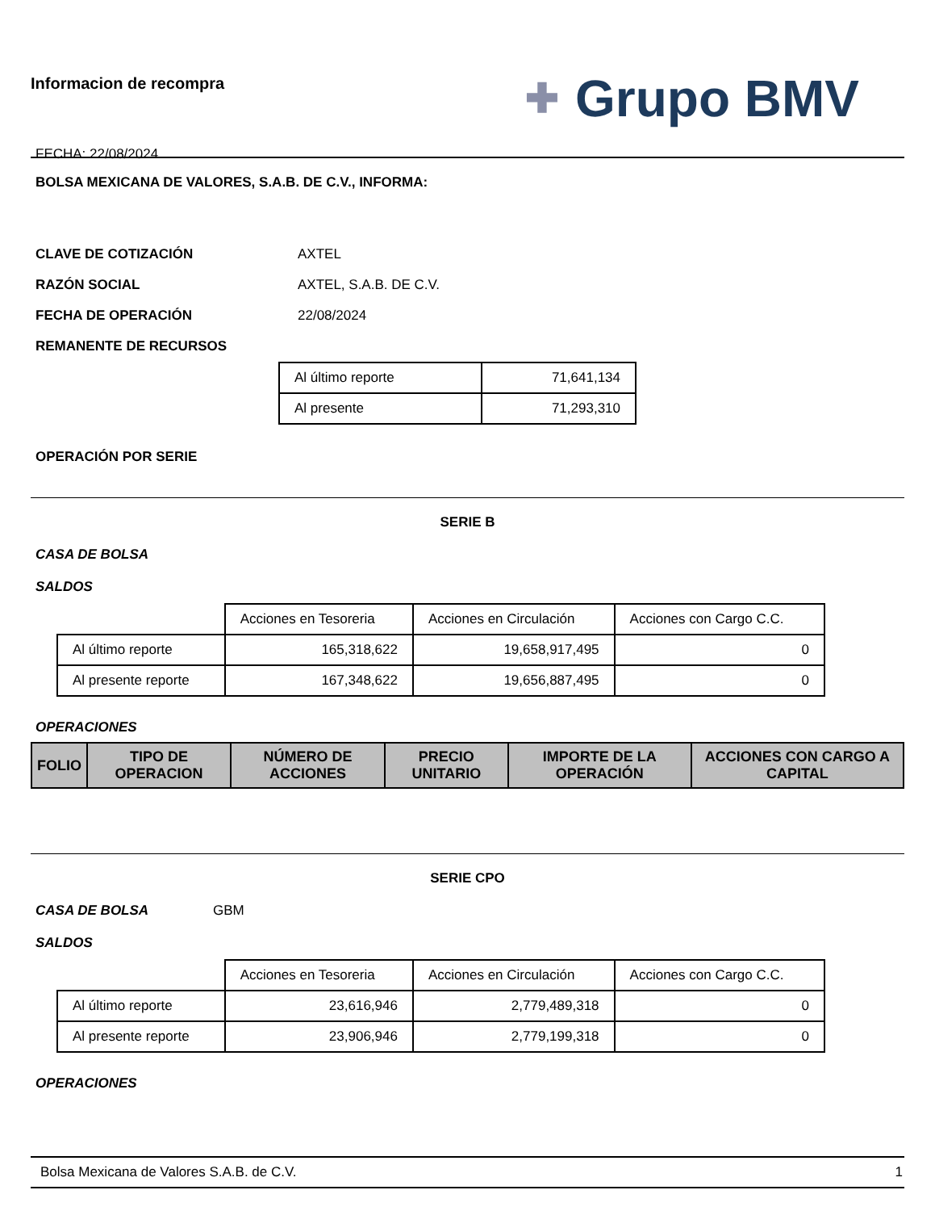Informacion de recompra
FECHA: 22/08/2024
✚ Grupo BMV
BOLSA MEXICANA DE VALORES, S.A.B. DE C.V., INFORMA:
CLAVE DE COTIZACIÓN AXTEL
RAZÓN SOCIAL AXTEL, S.A.B. DE C.V.
FECHA DE OPERACIÓN 22/08/2024
REMANENTE DE RECURSOS
| Al último reporte | 71,641,134 |
| Al presente | 71,293,310 |
OPERACIÓN POR SERIE
SERIE B
CASA DE BOLSA
SALDOS
| | Acciones en Tesoreria | Acciones en Circulación | Acciones con Cargo C.C. |
| Al último reporte | 165,318,622 | 19,658,917,495 | 0 |
| Al presente reporte | 167,348,622 | 19,656,887,495 | 0 |
OPERACIONES
| FOLIO | TIPO DE OPERACION | NÚMERO DE ACCIONES | PRECIO UNITARIO | IMPORTE DE LA OPERACIÓN | ACCIONES CON CARGO A CAPITAL |
| --- | --- | --- | --- | --- | --- |
SERIE CPO
CASA DE BOLSA GBM
SALDOS
| | Acciones en Tesoreria | Acciones en Circulación | Acciones con Cargo C.C. |
| Al último reporte | 23,616,946 | 2,779,489,318 | 0 |
| Al presente reporte | 23,906,946 | 2,779,199,318 | 0 |
OPERACIONES
Bolsa Mexicana de Valores S.A.B. de C.V. 1